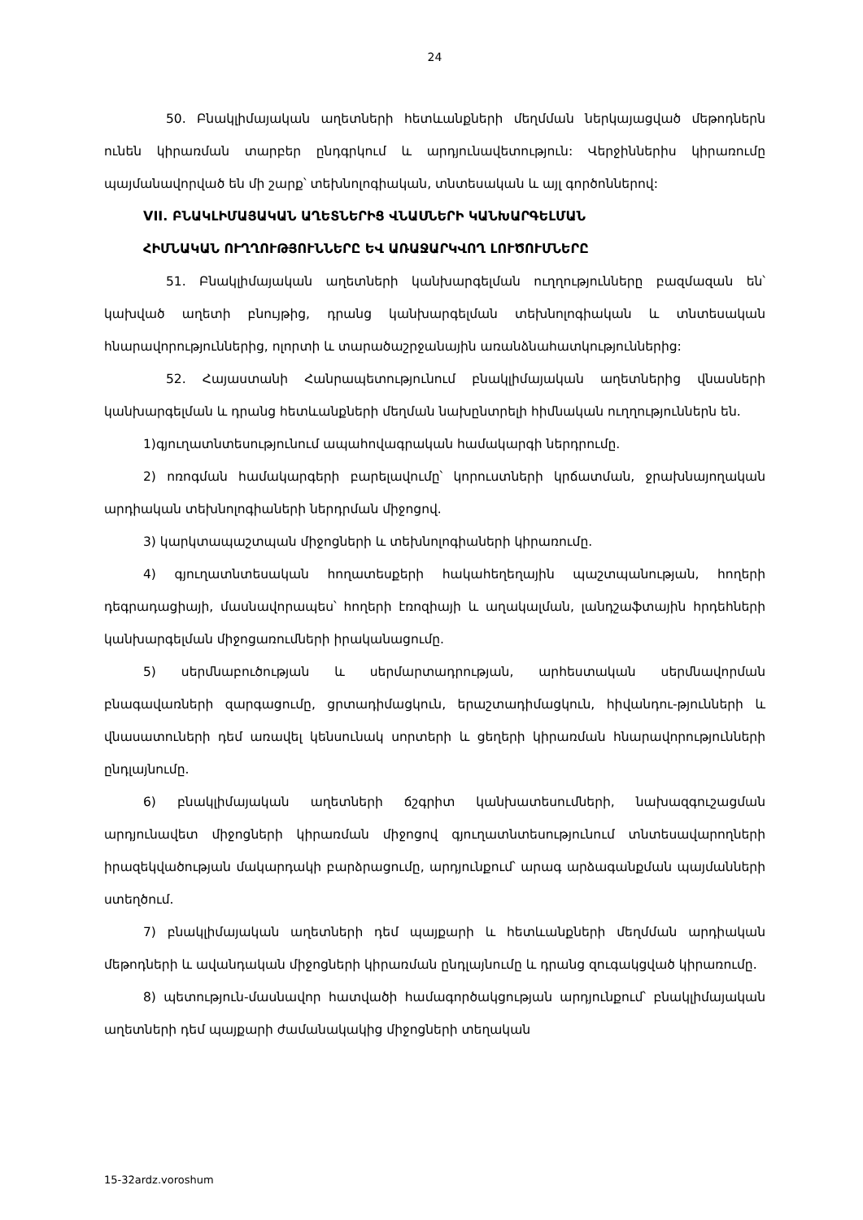24
50. Բնակլիմայական աղետների հետևանքների մեղմման ներկայացված մեթոդներն ունեն կիրառման տարբեր ընդգրկում և արդյունավետություն: Վերջիններիս կիրառումը պայմանավորված են մի շարք՝ տեխնոլոգիական, տնտեսական և այլ գործոններով:
VII. ԲՆԱԿԼԻՄԱՅԱԿԱՆ ԱՂԵՏՆԵՐԻՑ ՎՆԱՍՆԵՐԻ ԿԱՆԽԱՐԳԵԼՄԱՆ
ՀԻՄՆԱԿԱՆ ՈՒՂՂՈՒԹՅՈՒՆՆԵՐԸ ԵՎ ԱՌԱՋԱՐԿՎՈՂ ԼՈՒԾՈՒՄՆԵՐԸ
51. Բնակլիմայական աղետների կանխարգելման ուղղությունները բազմազան են՝ կախված աղետի բնույթից, դրանց կանխարգելման տեխնոլոգիական և տնտեսական հնարավորություններից, ոլորտի և տարածաշրջանային առանձնահատկություններից:
52. Հայաստանի Հանրապետությունում բնակլիմայական աղետներից վնասների կանխարգելման և դրանց հետևանքների մեղման նախընտրելի հիմնական ուղղություններն են.
1)գյուղատնտեսությունում ապահովագրական համակարգի ներդրումը.
2) ոռոգման համակարգերի բարելավումը՝ կորուստների կրճատման, ջրախնայողական արդիական տեխնոլոգիաների ներդրման միջոցով.
3) կարկտապաշտպան միջոցների և տեխնոլոգիաների կիրառումը.
4) գյուղատնտեսական հողատեսքերի հակահեղեղային պաշտպանության, հողերի դեգրադացիայի, մասնավորապես՝ հողերի էռոզիայի և աղակալման, լանդշաֆտային հրդեհների կանխարգելման միջոցառումների իրականացումը.
5) սերմնաբուծության և սերմարտադրության, արհեստական սերմնավորման բնագավառների զարգացումը, ցրտադիմացկուն, երաշտադիմացկուն, հիվանդու-թյունների և վնասատուների դեմ առավել կենսունակ սորտերի և ցեղերի կիրառման հնարավորությունների ընդլայնումը.
6) բնակլիմայական աղետների ճշգրիտ կանխատեսումների, նախազգուշացման արդյունավետ միջոցների կիրառման միջոցով գյուղատնտեսությունում տնտեսավարողների իրազեկվածության մակարդակի բարձրացումը, արդյունքում՝ արագ արձագանքման պայմանների ստեղծում.
7) բնակլիմայական աղետների դեմ պայքարի և հետևանքների մեղմման արդիական մեթոդների և ավանդական միջոցների կիրառման ընդլայնումը և դրանց զուգակցված կիրառումը.
8) պետություն-մասնավոր հատվածի համագործակցության արդյունքում՝ բնակլիմայական աղետների դեմ պայքարի ժամանակակից միջոցների տեղական
15-32ardz.voroshum